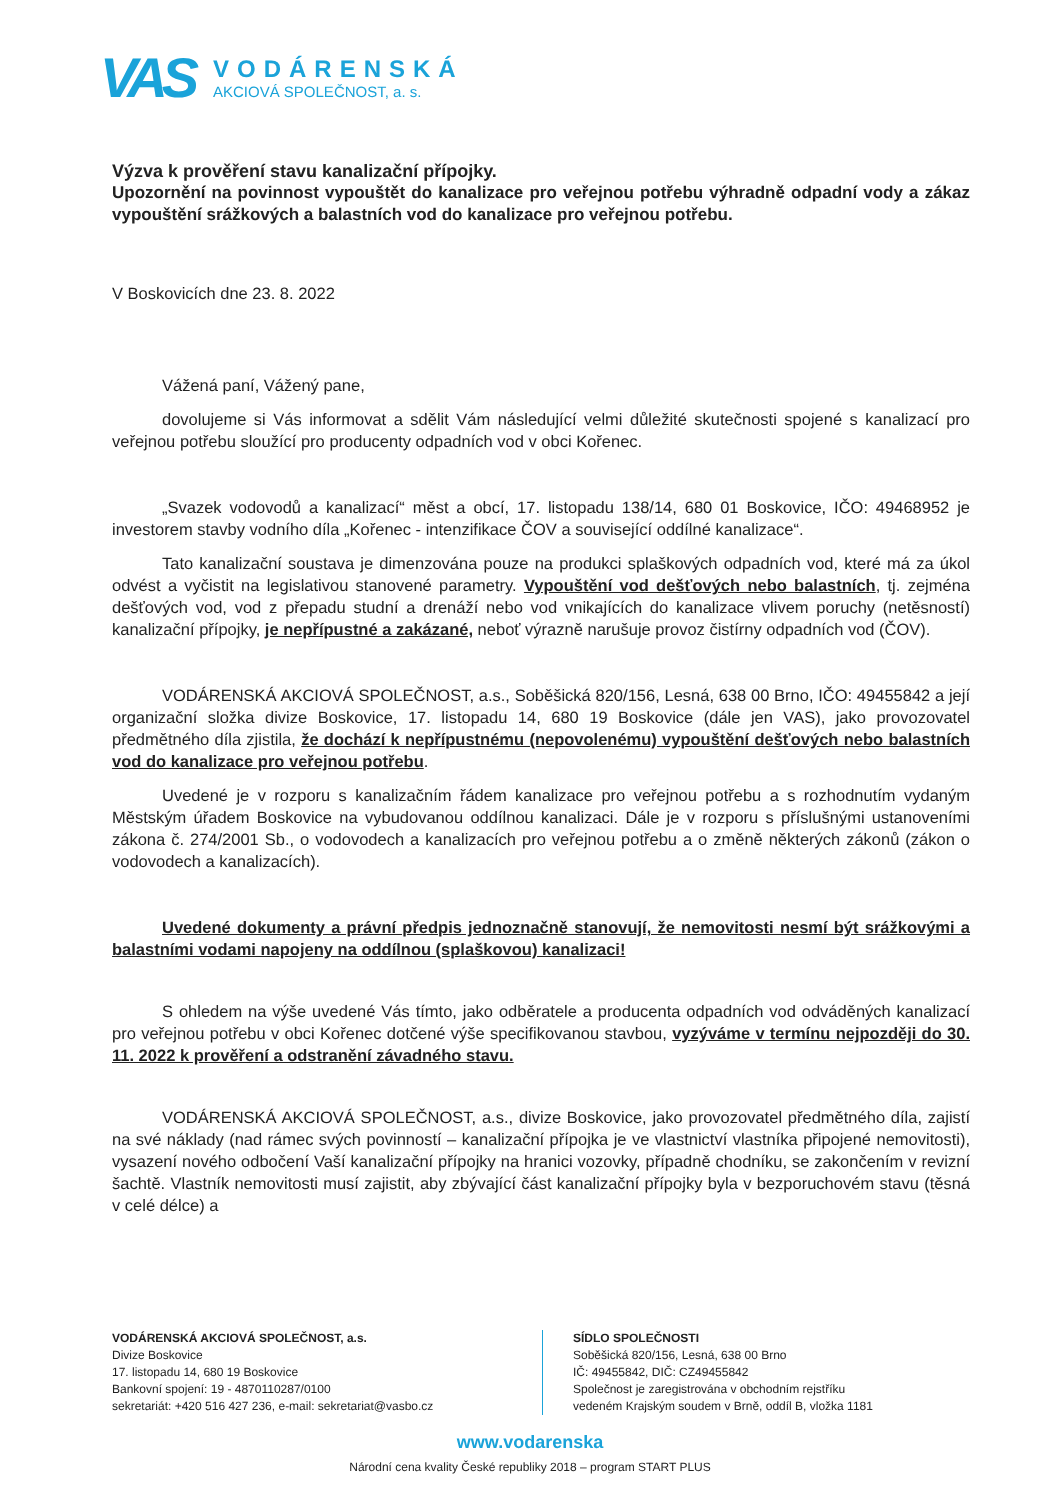VAS
VODÁRENSKÁ
AKCIOVÁ SPOLEČNOST, a. s.
Výzva k prověření stavu kanalizační přípojky.
Upozornění na povinnost vypouštět do kanalizace pro veřejnou potřebu výhradně odpadní vody a zákaz vypouštění srážkových a balastních vod do kanalizace pro veřejnou potřebu.
V Boskovicích dne 23. 8. 2022
Vážená paní, Vážený pane,
dovolujeme si Vás informovat a sdělit Vám následující velmi důležité skutečnosti spojené s kanalizací pro veřejnou potřebu sloužící pro producenty odpadních vod v obci Kořenec.
„Svazek vodovodů a kanalizací“ měst a obcí, 17. listopadu 138/14, 680 01 Boskovice, IČO: 49468952 je investorem stavby vodního díla „Kořenec - intenzifikace ČOV a související oddílné kanalizace“.
Tato kanalizační soustava je dimenzována pouze na produkci splaškových odpadních vod, které má za úkol odvést a vyčistit na legislativou stanovené parametry. Vypouštění vod dešťových nebo balastních, tj. zejména dešťových vod, vod z přepadu studní a drenáží nebo vod vnikajících do kanalizace vlivem poruchy (netěsností) kanalizační přípojky, je nepřípustné a zakázané, neboť výrazně narušuje provoz čistírny odpadních vod (ČOV).
VODÁRENSKÁ AKCIOVÁ SPOLEČNOST, a.s., Soběšická 820/156, Lesná, 638 00 Brno, IČO: 49455842 a její organizační složka divize Boskovice, 17. listopadu 14, 680 19 Boskovice (dále jen VAS), jako provozovatel předmětného díla zjistila, že dochází k nepřípustnému (nepovolenému) vypouštění dešťových nebo balastních vod do kanalizace pro veřejnou potřebu.
Uvedené je v rozporu s kanalizačním řádem kanalizace pro veřejnou potřebu a s rozhodnutím vydaným Městským úřadem Boskovice na vybudovanou oddílnou kanalizaci. Dále je v rozporu s příslušnými ustanoveními zákona č. 274/2001 Sb., o vodovodech a kanalizacích pro veřejnou potřebu a o změně některých zákonů (zákon o vodovodech a kanalizacích).
Uvedené dokumenty a právní předpis jednoznačně stanovují, že nemovitosti nesmí být srážkovými a balastními vodami napojeny na oddílnou (splaškovou) kanalizaci!
S ohledem na výše uvedené Vás tímto, jako odběratele a producenta odpadních vod odváděných kanalizací pro veřejnou potřebu v obci Kořenec dotčené výše specifikovanou stavbou, vyzýváme v termínu nejpozději do 30. 11. 2022 k prověření a odstranění závadného stavu.
VODÁRENSKÁ AKCIOVÁ SPOLEČNOST, a.s., divize Boskovice, jako provozovatel předmětného díla, zajistí na své náklady (nad rámec svých povinností – kanalizační přípojka je ve vlastnictví vlastníka připojené nemovitosti), vysazení nového odbočení Vaší kanalizační přípojky na hranici vozovky, případně chodníku, se zakončením v revizní šachtě. Vlastník nemovitosti musí zajistit, aby zbývající část kanalizační přípojky byla v bezporuchovém stavu (těsná v celé délce) a
VODÁRENSKÁ AKCIOVÁ SPOLEČNOST, a.s.
Divize Boskovice
17. listopadu 14, 680 19 Boskovice
Bankovní spojení: 19 - 4870110287/0100
sekretariát: +420 516 427 236, e-mail: sekretariat@vasbo.cz
SÍDLO SPOLEČNOSTI
Soběšická 820/156, Lesná, 638 00 Brno
IČ: 49455842, DIČ: CZ49455842
Společnost je zaregistrována v obchodním rejstříku
vedeném Krajským soudem v Brně, oddíl B, vložka 1181
www.vodarenska
Národní cena kvality České republiky 2018 – program START PLUS